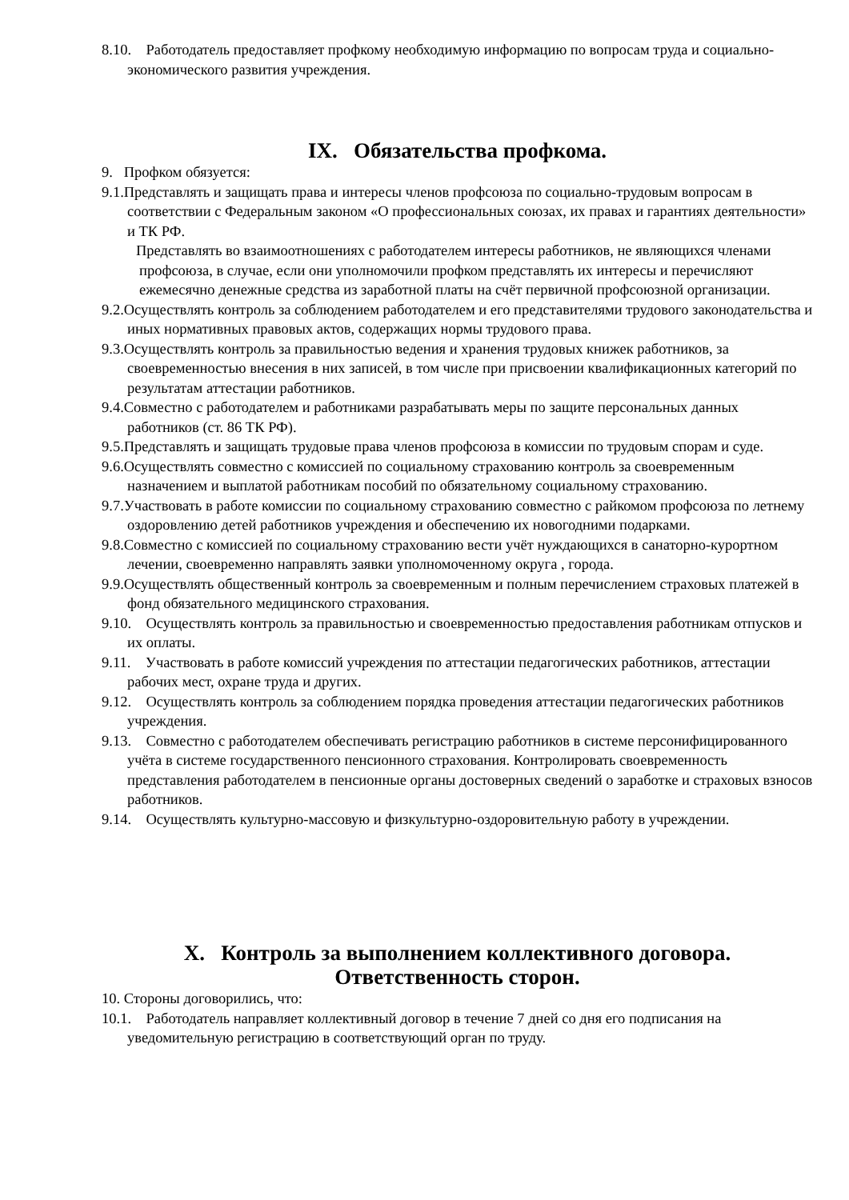8.10. Работодатель предоставляет профкому необходимую информацию по вопросам труда и социально-экономического развития учреждения.
IX. Обязательства профкома.
9. Профком обязуется:
9.1.Представлять и защищать права и интересы членов профсоюза по социально-трудовым вопросам в соответствии с Федеральным законом «О профессиональных союзах, их правах и гарантиях деятельности» и ТК РФ.
Представлять во взаимоотношениях с работодателем интересы работников, не являющихся членами профсоюза, в случае, если они уполномочили профком представлять их интересы и перечисляют ежемесячно денежные средства из заработной платы на счёт первичной профсоюзной организации.
9.2.Осуществлять контроль за соблюдением работодателем и его представителями трудового законодательства и иных нормативных правовых актов, содержащих нормы трудового права.
9.3.Осуществлять контроль за правильностью ведения и хранения трудовых книжек работников, за своевременностью внесения в них записей, в том числе при присвоении квалификационных категорий по результатам аттестации работников.
9.4.Совместно с работодателем и работниками разрабатывать меры по защите персональных данных работников (ст. 86 ТК РФ).
9.5.Представлять и защищать трудовые права членов профсоюза в комиссии по трудовым спорам и суде.
9.6.Осуществлять совместно с комиссией по социальному страхованию контроль за своевременным назначением и выплатой работникам пособий по обязательному социальному страхованию.
9.7.Участвовать в работе комиссии по социальному страхованию совместно с райкомом профсоюза по летнему оздоровлению детей работников учреждения и обеспечению их новогодними подарками.
9.8.Совместно с комиссией по социальному страхованию вести учёт нуждающихся в санаторно-курортном лечении, своевременно направлять заявки уполномоченному округа , города.
9.9.Осуществлять общественный контроль за своевременным и полным перечислением страховых платежей в фонд обязательного медицинского страхования.
9.10. Осуществлять контроль за правильностью и своевременностью предоставления работникам отпусков и их оплаты.
9.11. Участвовать в работе комиссий учреждения по аттестации педагогических работников, аттестации рабочих мест, охране труда и других.
9.12. Осуществлять контроль за соблюдением порядка проведения аттестации педагогических работников учреждения.
9.13. Совместно с работодателем обеспечивать регистрацию работников в системе персонифицированного учёта в системе государственного пенсионного страхования. Контролировать своевременность представления работодателем в пенсионные органы достоверных сведений о заработке и страховых взносов работников.
9.14. Осуществлять культурно-массовую и физкультурно-оздоровительную работу в учреждении.
X. Контроль за выполнением коллективного договора.
Ответственность сторон.
10. Стороны договорились, что:
10.1. Работодатель направляет коллективный договор в течение 7 дней со дня его подписания на уведомительную регистрацию в соответствующий орган по труду.